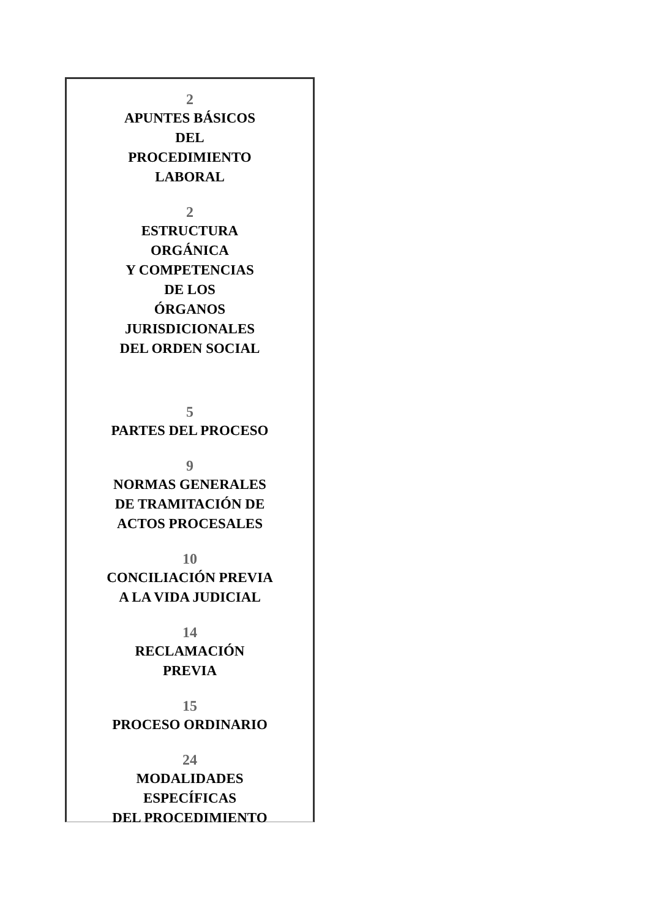2
APUNTES BÁSICOS
DEL
PROCEDIMIENTO
LABORAL
2
ESTRUCTURA
ORGÁNICA
Y COMPETENCIAS
DE LOS
ÓRGANOS
JURISDICIONALES
DEL ORDEN SOCIAL
5
PARTES DEL PROCESO
9
NORMAS GENERALES
DE TRAMITACIÓN DE
ACTOS PROCESALES
10
CONCILIACIÓN PREVIA
A LA VIDA JUDICIAL
14
RECLAMACIÓN
PREVIA
15
PROCESO ORDINARIO
24
MODALIDADES
ESPECÍFICAS
DEL PROCEDIMIENTO